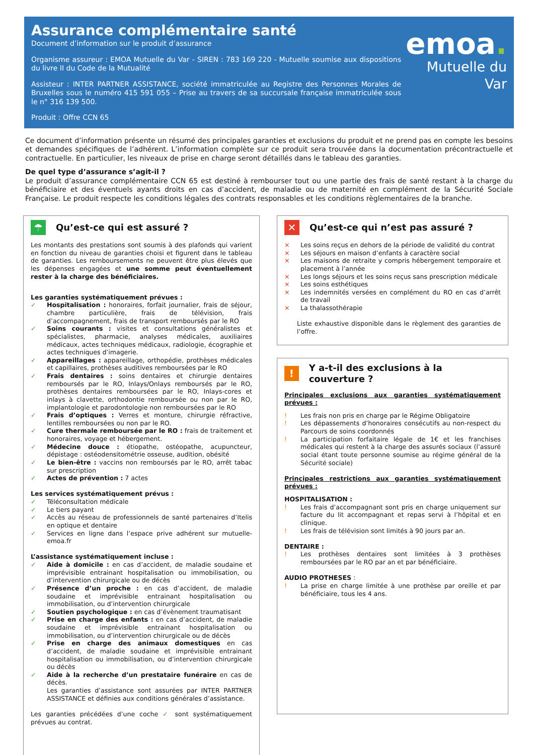Assurance complémentaire santé
Document d’information sur le produit d’assurance
Organisme assureur : EMOA Mutuelle du Var - SIREN : 783 169 220 - Mutuelle soumise aux dispositions du livre II du Code de la Mutualité
Assisteur : INTER PARTNER ASSISTANCE, société immatriculée au Registre des Personnes Morales de Bruxelles sous le numéro 415 591 055 – Prise au travers de sa succursale française immatriculée sous le n° 316 139 500.
Produit : Offre CCN 65
emoa.
Mutuelle du Var
Ce document d’information présente un résumé des principales garanties et exclusions du produit et ne prend pas en compte les besoins et demandes spécifiques de l’adhérent. L’information complète sur ce produit sera trouvée dans la documentation précontractuelle et contractuelle. En particulier, les niveaux de prise en charge seront détaillés dans le tableau des garanties.
De quel type d’assurance s’agit-il ?
Le produit d’assurance complémentaire CCN 65 est destiné à rembourser tout ou une partie des frais de santé restant à la charge du bénéficiaire et des éventuels ayants droits en cas d’accident, de maladie ou de maternité en complément de la Sécurité Sociale Française. Le produit respecte les conditions légales des contrats responsables et les conditions règlementaires de la branche.
☂ Qu’est-ce qui est assuré ?
Les montants des prestations sont soumis à des plafonds qui varient en fonction du niveau de garanties choisi et figurent dans le tableau de garanties. Les remboursements ne peuvent être plus élevés que les dépenses engagées et une somme peut éventuellement rester à la charge des bénéficiaires.
Les garanties systématiquement prévues :
✓ Hospitalisation : honoraires, forfait journalier, frais de séjour, chambre particulière, frais de télévision, frais d’accompagnement, frais de transport remboursés par le RO
✓ Soins courants : visites et consultations généralistes et spécialistes, pharmacie, analyses médicales, auxiliaires médicaux, actes techniques médicaux, radiologie, écographie et actes techniques d’imagerie.
✓ Appareillages : appareillage, orthopédie, prothèses médicales et capillaires, prothèses auditives remboursées par le RO
✓ Frais dentaires : soins dentaires et chirurgie dentaires remboursés par le RO, Inlays/Onlays remboursés par le RO, prothèses dentaires remboursées par le RO, Inlays-cores et inlays à clavette, orthodontie remboursée ou non par le RO, implantologie et parodontologie non remboursées par le RO
✓ Frais d’optiques : Verres et monture, chirurgie réfractive, lentilles remboursées ou non par le RO.
✓ Cure thermale remboursée par le RO : frais de traitement et honoraires, voyage et hébergement.
✓ Médecine douce : étiopathe, ostéopathe, acupuncteur, dépistage : ostéodensitométrie osseuse, audition, obésité
✓ Le bien-être : vaccins non remboursés par le RO, arrêt tabac sur prescription
✓ Actes de prévention : 7 actes
Les services systématiquement prévus :
✓ Téléconsultation médicale
✓ Le tiers payant
✓ Accès au réseau de professionnels de santé partenaires d’Itelis en optique et dentaire
✓ Services en ligne dans l’espace prive adhérent sur mutuelle-emoa.fr
L’assistance systématiquement incluse :
✓ Aide à domicile : en cas d’accident, de maladie soudaine et imprévisible entrainant hospitalisation ou immobilisation, ou d’intervention chirurgicale ou de décès
✓ Présence d’un proche : en cas d’accident, de maladie soudaine et imprévisible entrainant hospitalisation ou immobilisation, ou d’intervention chirurgicale
✓ Soutien psychologique : en cas d’évènement traumatisant
✓ Prise en charge des enfants : en cas d’accident, de maladie soudaine et imprévisible entrainant hospitalisation ou immobilisation, ou d’intervention chirurgicale ou de décès
✓ Prise en charge des animaux domestiques en cas d’accident, de maladie soudaine et imprévisible entrainant hospitalisation ou immobilisation, ou d’intervention chirurgicale ou décès
✓ Aide à la recherche d’un prestataire funéraire en cas de décès.
Les garanties d’assistance sont assurées par INTER PARTNER ASSISTANCE et définies aux conditions générales d’assistance.
Les garanties précédées d’une coche ✓ sont systématiquement prévues au contrat.
✕ Qu’est-ce qui n’est pas assuré ?
× Les soins reçus en dehors de la période de validité du contrat
× Les séjours en maison d’enfants à caractère social
× Les maisons de retraite y compris hébergement temporaire et placement à l’année
× Les longs séjours et les soins reçus sans prescription médicale
× Les soins esthétiques
× Les indemnités versées en complément du RO en cas d’arrêt de travail
× La thalassothérapie
Liste exhaustive disponible dans le règlement des garanties de l’offre.
! Y a-t-il des exclusions à la couverture ?
Principales exclusions aux garanties systématiquement prévues :
! Les frais non pris en charge par le Régime Obligatoire
! Les dépassements d’honoraires consécutifs au non-respect du Parcours de soins coordonnés
! La participation forfaitaire légale de 1€ et les franchises médicales qui restent à la charge des assurés sociaux (l’assuré social étant toute personne soumise au régime général de la Sécurité sociale)
Principales restrictions aux garanties systématiquement prévues :
HOSPITALISATION :
! Les frais d’accompagnant sont pris en charge uniquement sur facture du lit accompagnant et repas servi à l’hôpital et en clinique.
! Les frais de télévision sont limités à 90 jours par an.
DENTAIRE :
! Les prothèses dentaires sont limitées à 3 prothèses remboursées par le RO par an et par bénéficiaire.
AUDIO PROTHESES :
! La prise en charge limitée à une prothèse par oreille et par bénéficiaire, tous les 4 ans.